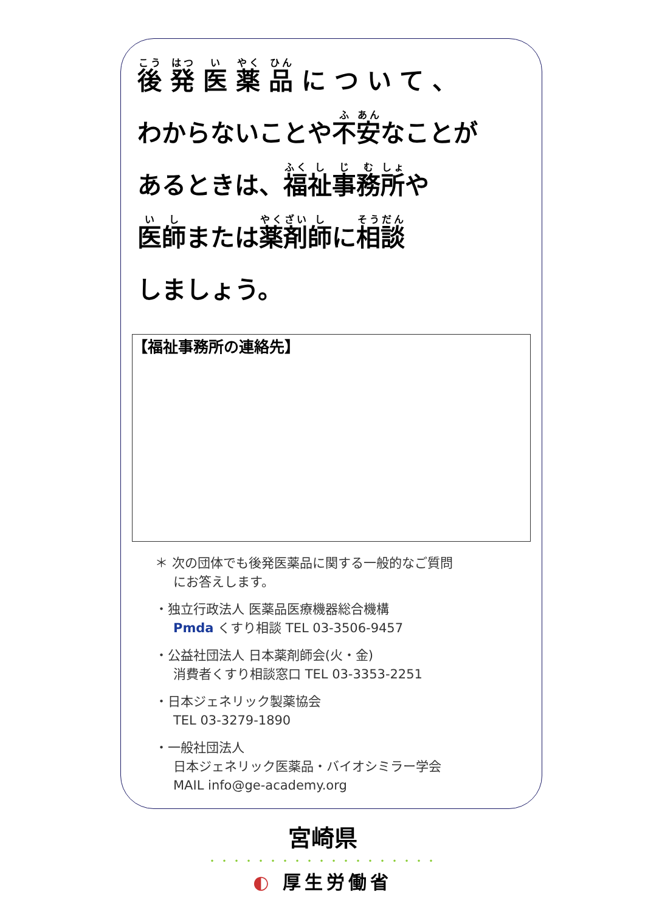後 発 医 薬 品 に つ い て 、
わからないことや不安なことが
あるときは、福祉事務所や
医師または薬剤師に相談
しましょう。
【福祉事務所の連絡先】
＊ 次の団体でも後発医薬品に関する一般的なご質問
にお答えします。
・独立行政法人 医薬品医療機器総合機構
Pmda くすり相談 TEL 03-3506-9457
・公益社団法人 日本薬剤師会(火・金)
消費者くすり相談窓口 TEL 03-3353-2251
・日本ジェネリック製薬協会
TEL 03-3279-1890
・一般社団法人
日本ジェネリック医薬品・バイオシミラー学会
MAIL info@ge-academy.org
宮崎県
・・・・・・・・・・・・・・・・・・・
◐ 厚生労働省